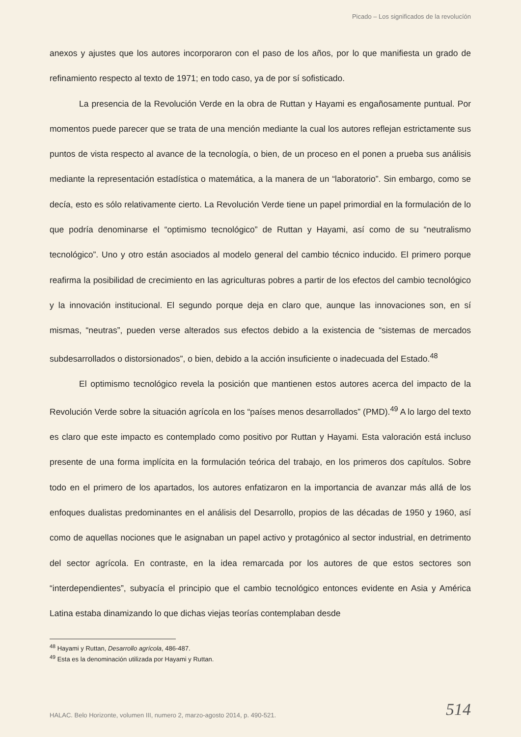Picado – Los significados de la revolucíón
anexos y ajustes que los autores incorporaron con el paso de los años, por lo que manifiesta un grado de refinamiento respecto al texto de 1971; en todo caso, ya de por sí sofisticado.
La presencia de la Revolución Verde en la obra de Ruttan y Hayami es engañosamente puntual. Por momentos puede parecer que se trata de una mención mediante la cual los autores reflejan estrictamente sus puntos de vista respecto al avance de la tecnología, o bien, de un proceso en el ponen a prueba sus análisis mediante la representación estadística o matemática, a la manera de un “laboratorio”. Sin embargo, como se decía, esto es sólo relativamente cierto. La Revolución Verde tiene un papel primordial en la formulación de lo que podría denominarse el “optimismo tecnológico” de Ruttan y Hayami, así como de su “neutralismo tecnológico”. Uno y otro están asociados al modelo general del cambio técnico inducido. El primero porque reafirma la posibilidad de crecimiento en las agriculturas pobres a partir de los efectos del cambio tecnológico y la innovación institucional. El segundo porque deja en claro que, aunque las innovaciones son, en sí mismas, “neutras”, pueden verse alterados sus efectos debido a la existencia de “sistemas de mercados subdesarrollados o distorsionados”, o bien, debido a la acción insuficiente o inadecuada del Estado.<sup>48</sup>
El optimismo tecnológico revela la posición que mantienen estos autores acerca del impacto de la Revolución Verde sobre la situación agrícola en los “países menos desarrollados” (PMD).<sup>49</sup> A lo largo del texto es claro que este impacto es contemplado como positivo por Ruttan y Hayami. Esta valoración está incluso presente de una forma implícita en la formulación teórica del trabajo, en los primeros dos capítulos. Sobre todo en el primero de los apartados, los autores enfatizaron en la importancia de avanzar más allá de los enfoques dualistas predominantes en el análisis del Desarrollo, propios de las décadas de 1950 y 1960, así como de aquellas nociones que le asignaban un papel activo y protagónico al sector industrial, en detrimento del sector agrícola. En contraste, en la idea remarcada por los autores de que estos sectores son “interdependientes”, subyacía el principio que el cambio tecnológico entonces evidente en Asia y América Latina estaba dinamizando lo que dichas viejas teorías contemplaban desde
<sup>48</sup> Hayami y Ruttan, Desarrollo agrícola, 486-487.
<sup>49</sup> Esta es la denominación utilizada por Hayami y Ruttan.
HALAC. Belo Horizonte, volumen III, numero 2, marzo-agosto 2014, p. 490-521.
514